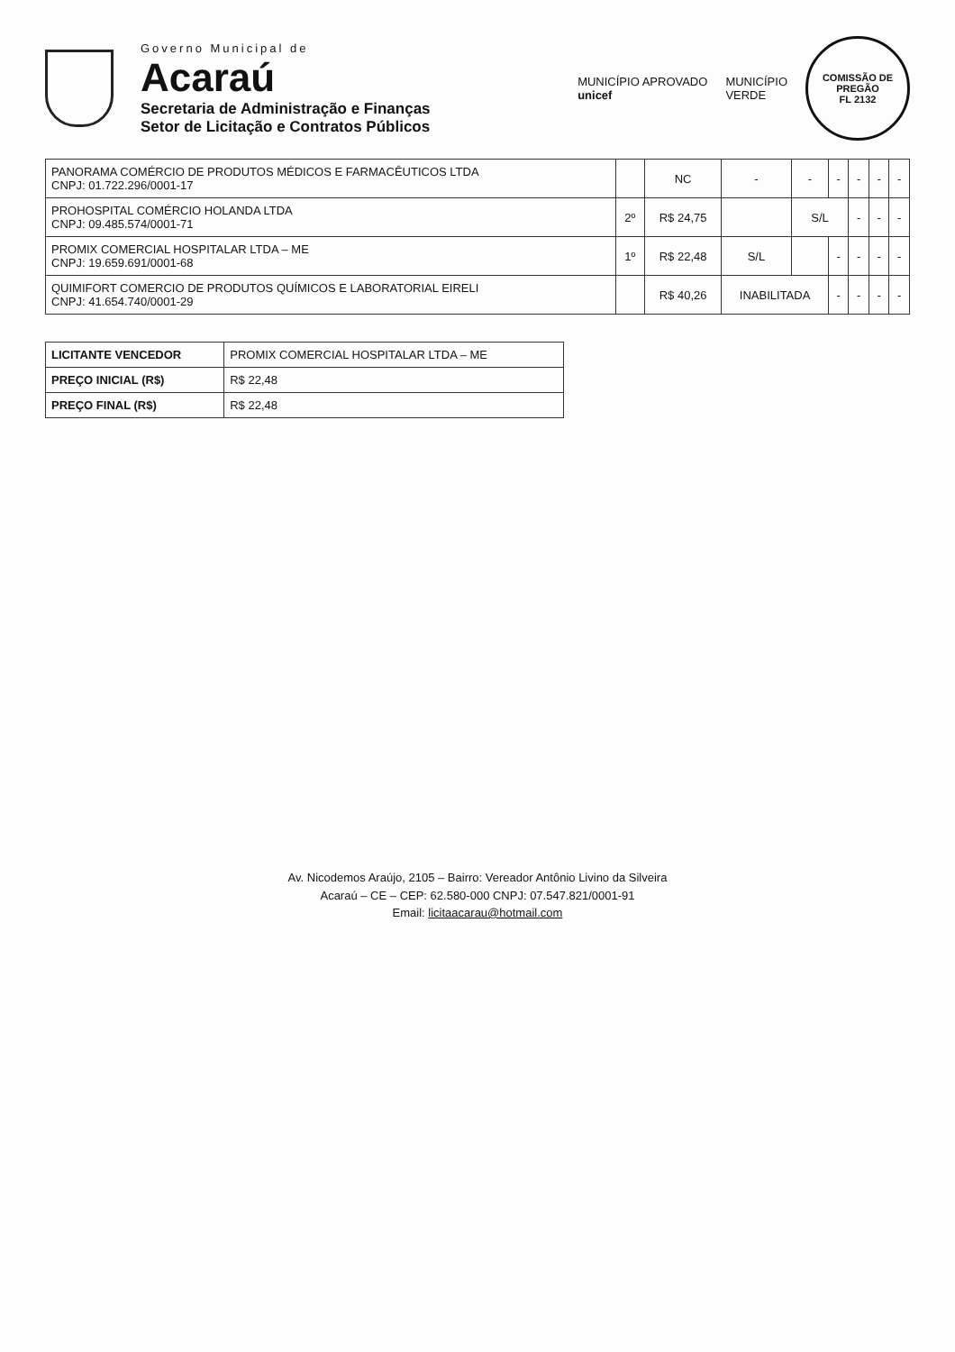Governo Municipal de
Acaraú
Secretaria de Administração e Finanças
Setor de Licitação e Contratos Públicos
MUNICÍPIO APROVADO
unicef
MUNICÍPIO
VERDE
COMISSÃO DE PREGÃO
FL 2132
| PANORAMA COMÉRCIO DE PRODUTOS MÉDICOS E FARMACÊUTICOS LTDA CNPJ: 01.722.296/0001-17 | | NC | - | - | - | - | - | - |
| PROHOSPITAL COMÉRCIO HOLANDA LTDA CNPJ: 09.485.574/0001-71 | 2º | R$ 24,75 | | S/L | | - | - | - |
| PROMIX COMERCIAL HOSPITALAR LTDA – ME CNPJ: 19.659.691/0001-68 | 1º | R$ 22,48 | S/L | | - | - | - | - |
| QUIMIFORT COMERCIO DE PRODUTOS QUÍMICOS E LABORATORIAL EIRELI CNPJ: 41.654.740/0001-29 | | R$ 40,26 | INABILITADA | | - | - | - | - |
| LICITANTE VENCEDOR | PROMIX COMERCIAL HOSPITALAR LTDA – ME |
| PREÇO INICIAL (R$) | R$ 22,48 |
| PREÇO FINAL (R$) | R$ 22,48 |
Av. Nicodemos Araújo, 2105 – Bairro: Vereador Antônio Livino da Silveira
Acaraú – CE – CEP: 62.580-000 CNPJ: 07.547.821/0001-91
Email: licitaacarau@hotmail.com